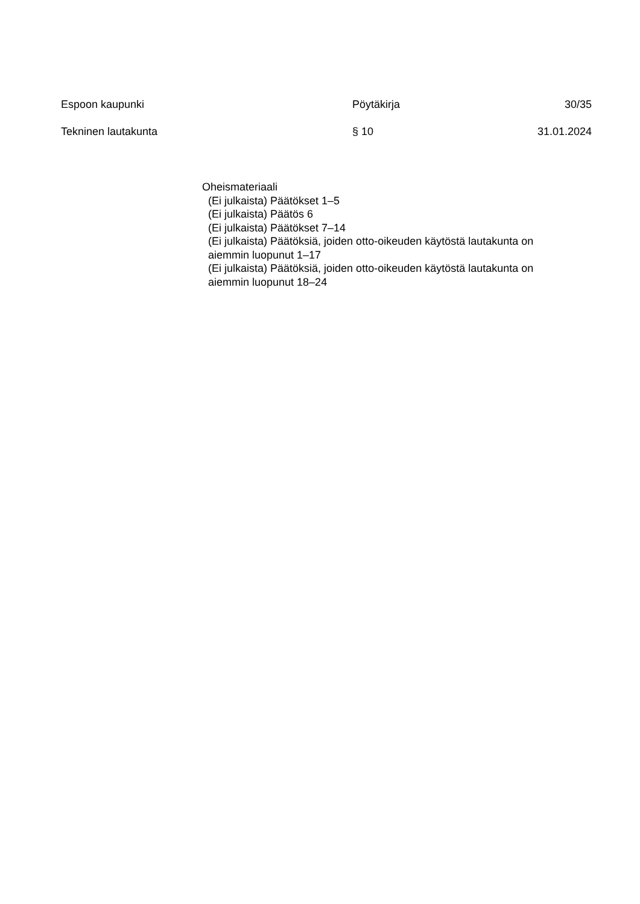Espoon kaupunki Pöytäkirja 30/35
Tekninen lautakunta § 10 31.01.2024
Oheismateriaali
(Ei julkaista) Päätökset 1–5
(Ei julkaista) Päätös 6
(Ei julkaista) Päätökset 7–14
(Ei julkaista) Päätöksiä, joiden otto-oikeuden käytöstä lautakunta on aiemmin luopunut 1–17
(Ei julkaista) Päätöksiä, joiden otto-oikeuden käytöstä lautakunta on aiemmin luopunut 18–24